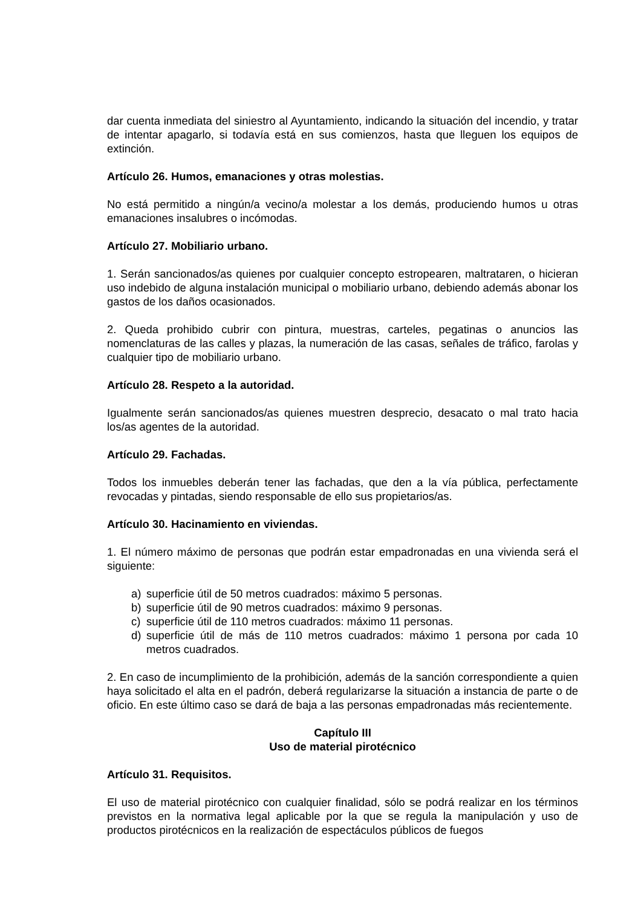dar cuenta inmediata del siniestro al Ayuntamiento, indicando la situación del incendio, y tratar de intentar apagarlo, si todavía está en sus comienzos, hasta que lleguen los equipos de extinción.
Artículo 26. Humos, emanaciones y otras molestias.
No está permitido a ningún/a vecino/a molestar a los demás, produciendo humos u otras emanaciones insalubres o incómodas.
Artículo 27. Mobiliario urbano.
1. Serán sancionados/as quienes por cualquier concepto estropearen, maltrataren, o hicieran uso indebido de alguna instalación municipal o mobiliario urbano, debiendo además abonar los gastos de los daños ocasionados.
2. Queda prohibido cubrir con pintura, muestras, carteles, pegatinas o anuncios las nomenclaturas de las calles y plazas, la numeración de las casas, señales de tráfico, farolas y cualquier tipo de mobiliario urbano.
Artículo 28. Respeto a la autoridad.
Igualmente serán sancionados/as quienes muestren desprecio, desacato o mal trato hacia los/as agentes de la autoridad.
Artículo 29. Fachadas.
Todos los inmuebles deberán tener las fachadas, que den a la vía pública, perfectamente revocadas y pintadas, siendo responsable de ello sus propietarios/as.
Artículo 30. Hacinamiento en viviendas.
1. El número máximo de personas que podrán estar empadronadas en una vivienda será el siguiente:
a) superficie útil de 50 metros cuadrados: máximo 5 personas.
b) superficie útil de 90 metros cuadrados: máximo 9 personas.
c) superficie útil de 110 metros cuadrados: máximo 11 personas.
d) superficie útil de más de 110 metros cuadrados: máximo 1 persona por cada 10 metros cuadrados.
2. En caso de incumplimiento de la prohibición, además de la sanción correspondiente a quien haya solicitado el alta en el padrón, deberá regularizarse la situación a instancia de parte o de oficio. En este último caso se dará de baja a las personas empadronadas más recientemente.
Capítulo III
Uso de material pirotécnico
Artículo 31. Requisitos.
El uso de material pirotécnico con cualquier finalidad, sólo se podrá realizar en los términos previstos en la normativa legal aplicable por la que se regula la manipulación y uso de productos pirotécnicos en la realización de espectáculos públicos de fuegos